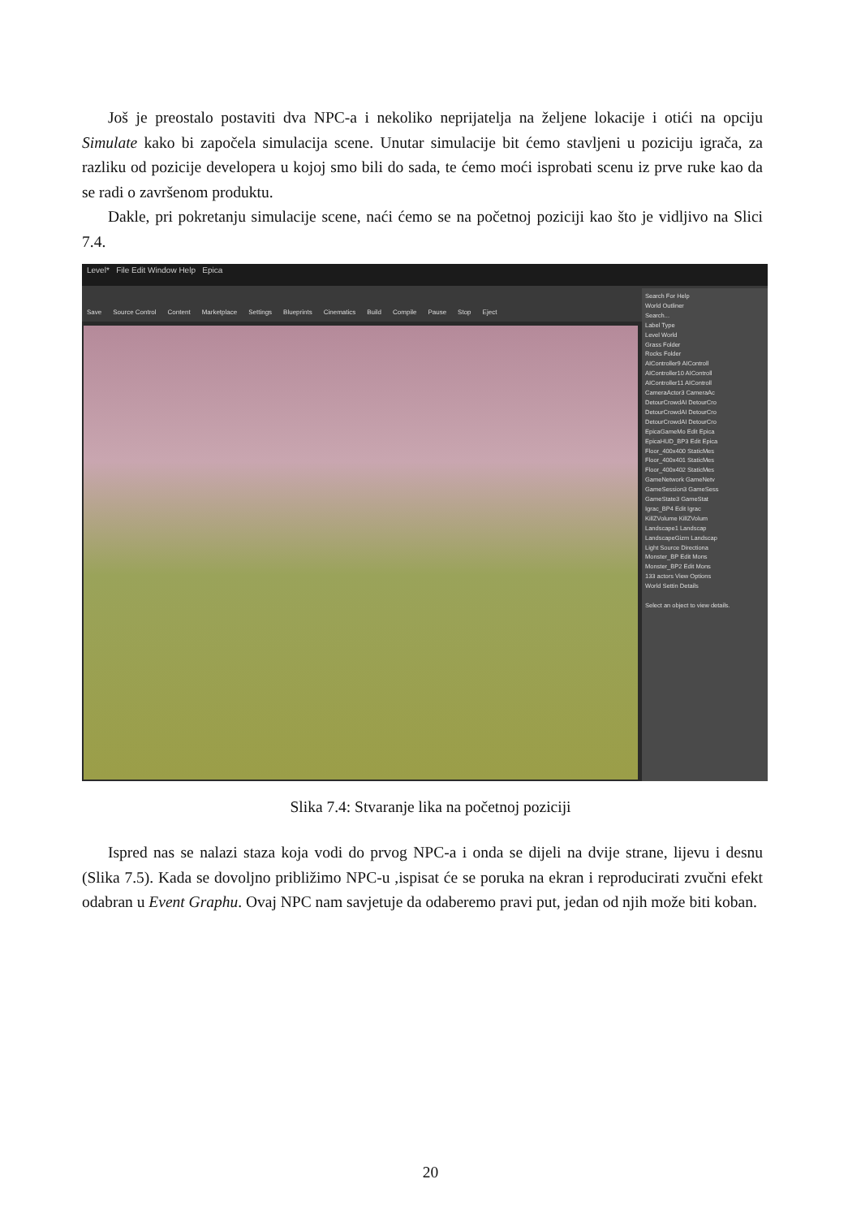Još je preostalo postaviti dva NPC-a i nekoliko neprijatelja na željene lokacije i otići na opciju Simulate kako bi započela simulacija scene. Unutar simulacije bit ćemo stavljeni u poziciju igrača, za razliku od pozicije developera u kojoj smo bili do sada, te ćemo moći isprobati scenu iz prve ruke kao da se radi o završenom produktu.
Dakle, pri pokretanju simulacije scene, naći ćemo se na početnoj poziciji kao što je vidljivo na Slici 7.4.
Level* File Edit Window Help Epica
Save Source Control Content Marketplace Settings Blueprints Cinematics Build Compile Pause Stop Eject
Search For Help
World Outliner
Search...
Label Type
Level World
Grass Folder
Rocks Folder
AIController9 AIControll
AIController10 AIControll
AIController11 AIControll
CameraActor3 CameraAc
DetourCrowdAI DetourCro
DetourCrowdAI DetourCro
DetourCrowdAI DetourCro
EpicaGameMo Edit Epica
EpicaHUD_BP3 Edit Epica
Floor_400x400 StaticMes
Floor_400x401 StaticMes
Floor_400x402 StaticMes
GameNetwork GameNetv
GameSession3 GameSess
GameState3 GameStat
Igrac_BP4 Edit Igrac
KillZVolume KillZVolum
Landscape1 Landscap
LandscapeGizm Landscap
Light Source Directiona
Monster_BP Edit Mons
Monster_BP2 Edit Mons
133 actors View Options
World Settin Details
Select an object to view details.
Slika 7.4: Stvaranje lika na početnoj poziciji
Ispred nas se nalazi staza koja vodi do prvog NPC-a i onda se dijeli na dvije strane, lijevu i desnu (Slika 7.5). Kada se dovoljno približimo NPC-u ,ispisat će se poruka na ekran i reproducirati zvučni efekt odabran u Event Graphu. Ovaj NPC nam savjetuje da odaberemo pravi put, jedan od njih može biti koban.
20